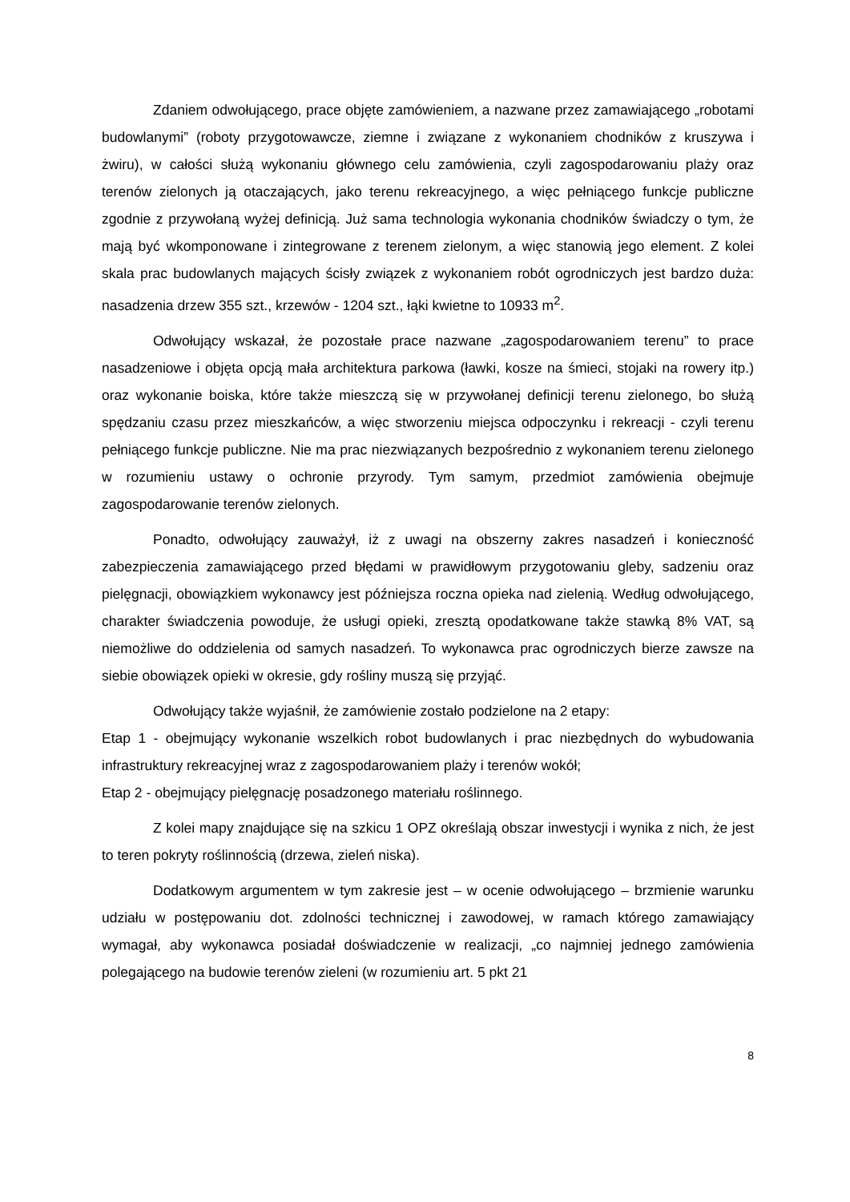Zdaniem odwołującego, prace objęte zamówieniem, a nazwane przez zamawiającego „robotami budowlanymi” (roboty przygotowawcze, ziemne i związane z wykonaniem chodników z kruszywa i żwiru), w całości służą wykonaniu głównego celu zamówienia, czyli zagospodarowaniu plaży oraz terenów zielonych ją otaczających, jako terenu rekreacyjnego, a więc pełniącego funkcje publiczne zgodnie z przywołaną wyżej definicją. Już sama technologia wykonania chodników świadczy o tym, że mają być wkomponowane i zintegrowane z terenem zielonym, a więc stanowią jego element. Z kolei skala prac budowlanych mających ścisły związek z wykonaniem robót ogrodniczych jest bardzo duża: nasadzenia drzew 355 szt., krzewów - 1204 szt., łąki kwietne to 10933 m<sup>2</sup>.
Odwołujący wskazał, że pozostałe prace nazwane „zagospodarowaniem terenu” to prace nasadzeniowe i objęta opcją mała architektura parkowa (ławki, kosze na śmieci, stojaki na rowery itp.) oraz wykonanie boiska, które także mieszczą się w przywołanej definicji terenu zielonego, bo służą spędzaniu czasu przez mieszkańców, a więc stworzeniu miejsca odpoczynku i rekreacji - czyli terenu pełniącego funkcje publiczne. Nie ma prac niezwiązanych bezpośrednio z wykonaniem terenu zielonego w rozumieniu ustawy o ochronie przyrody. Tym samym, przedmiot zamówienia obejmuje zagospodarowanie terenów zielonych.
Ponadto, odwołujący zauważył, iż z uwagi na obszerny zakres nasadzeń i konieczność zabezpieczenia zamawiającego przed błędami w prawidłowym przygotowaniu gleby, sadzeniu oraz pielęgnacji, obowiązkiem wykonawcy jest późniejsza roczna opieka nad zielenią. Według odwołującego, charakter świadczenia powoduje, że usługi opieki, zresztą opodatkowane także stawką 8% VAT, są niemożliwe do oddzielenia od samych nasadzeń. To wykonawca prac ogrodniczych bierze zawsze na siebie obowiązek opieki w okresie, gdy rośliny muszą się przyjąć.
Odwołujący także wyjaśnił, że zamówienie zostało podzielone na 2 etapy:
Etap 1 - obejmujący wykonanie wszelkich robot budowlanych i prac niezbędnych do wybudowania infrastruktury rekreacyjnej wraz z zagospodarowaniem plaży i terenów wokół;
Etap 2 - obejmujący pielęgnację posadzonego materiału roślinnego.
Z kolei mapy znajdujące się na szkicu 1 OPZ określają obszar inwestycji i wynika z nich, że jest to teren pokryty roślinnością (drzewa, zieleń niska).
Dodatkowym argumentem w tym zakresie jest – w ocenie odwołującego – brzmienie warunku udziału w postępowaniu dot. zdolności technicznej i zawodowej, w ramach którego zamawiający wymagał, aby wykonawca posiadał doświadczenie w realizacji, „co najmniej jednego zamówienia polegającego na budowie terenów zieleni (w rozumieniu art. 5 pkt 21
8